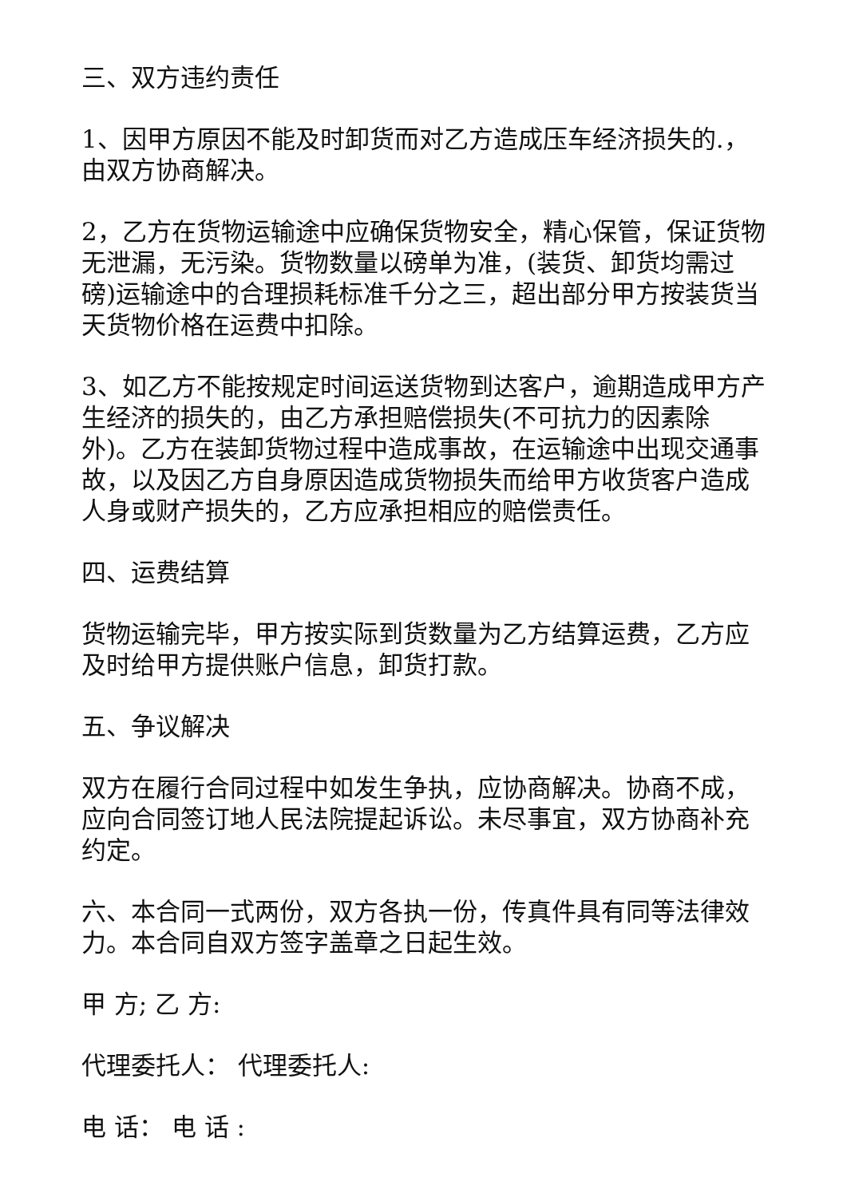三、双方违约责任
1、因甲方原因不能及时卸货而对乙方造成压车经济损失的.，由双方协商解决。
2，乙方在货物运输途中应确保货物安全，精心保管，保证货物无泄漏，无污染。货物数量以磅单为准，(装货、卸货均需过磅)运输途中的合理损耗标准千分之三，超出部分甲方按装货当天货物价格在运费中扣除。
3、如乙方不能按规定时间运送货物到达客户，逾期造成甲方产生经济的损失的，由乙方承担赔偿损失(不可抗力的因素除外)。乙方在装卸货物过程中造成事故，在运输途中出现交通事故，以及因乙方自身原因造成货物损失而给甲方收货客户造成人身或财产损失的，乙方应承担相应的赔偿责任。
四、运费结算
货物运输完毕，甲方按实际到货数量为乙方结算运费，乙方应及时给甲方提供账户信息，卸货打款。
五、争议解决
双方在履行合同过程中如发生争执，应协商解决。协商不成，应向合同签订地人民法院提起诉讼。未尽事宜，双方协商补充约定。
六、本合同一式两份，双方各执一份，传真件具有同等法律效力。本合同自双方签字盖章之日起生效。
甲 方; 乙 方:
代理委托人： 代理委托人:
电 话： 电 话 :